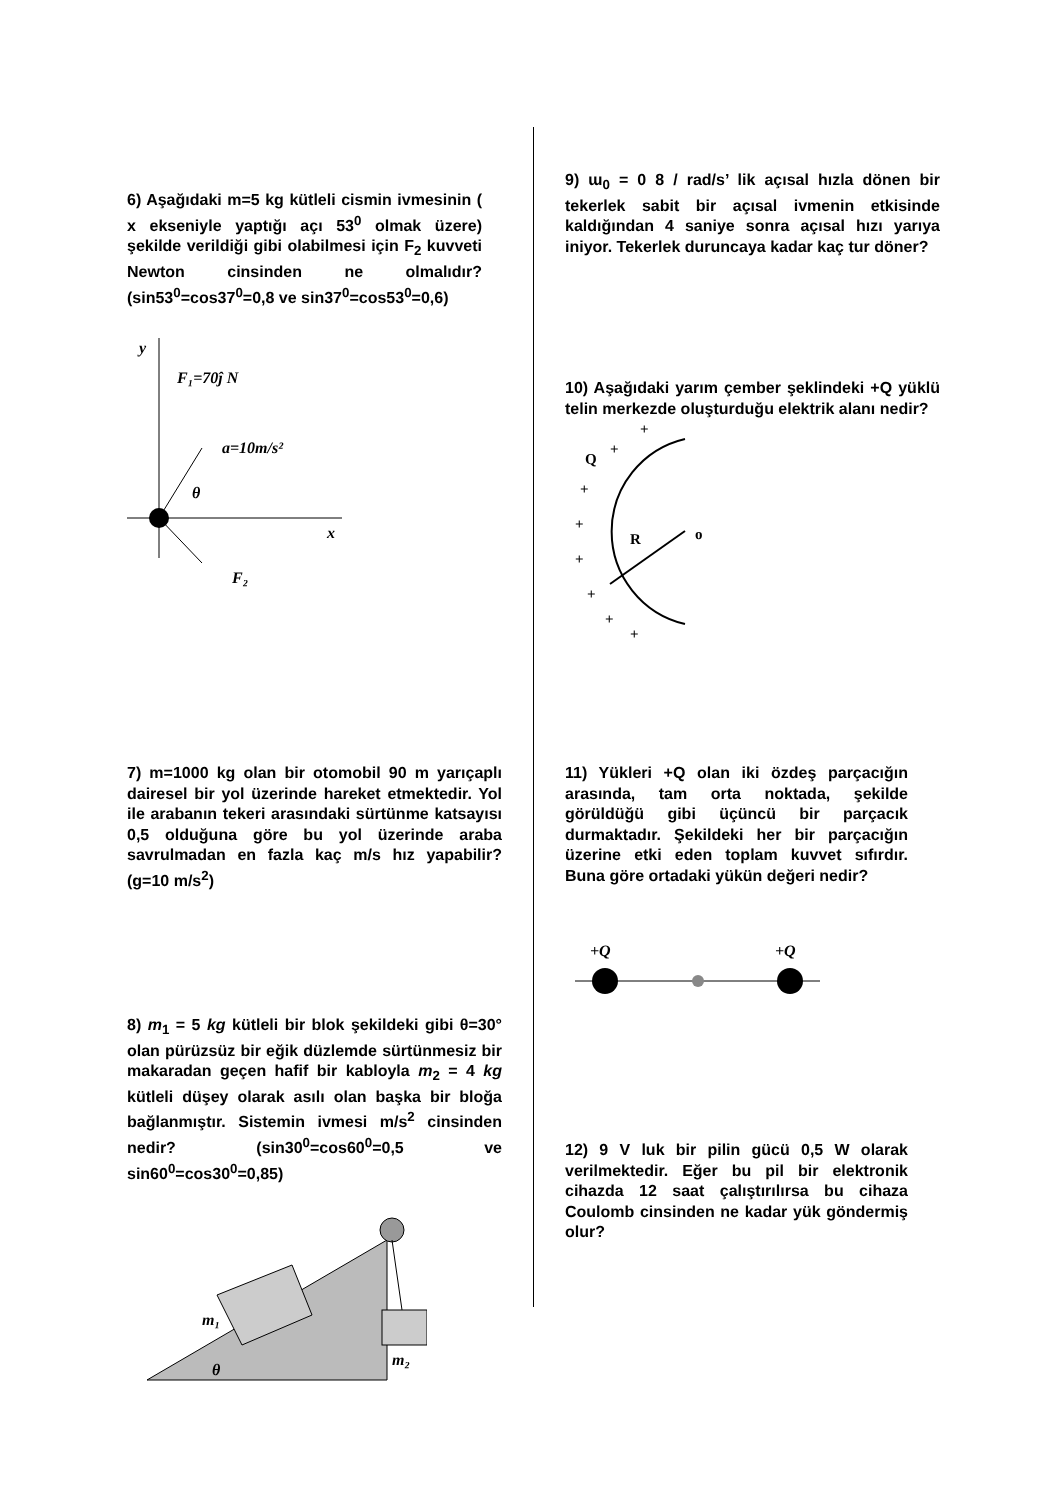6) Aşağıdaki m=5 kg kütleli cismin ivmesinin ( x ekseniyle yaptığı açı 53<sup>0</sup> olmak üzere) şekilde verildiği gibi olabilmesi için F<sub>2</sub> kuvveti Newton cinsinden ne olmalıdır?(sin53<sup>0</sup>=cos37<sup>0</sup>=0,8 ve sin37<sup>0</sup>=cos53<sup>0</sup>=0,6)
y
F₁=70ĵ N
a=10m/s²
θ
x
F₂
7) m=1000 kg olan bir otomobil 90 m yarıçaplı dairesel bir yol üzerinde hareket etmektedir. Yol ile arabanın tekeri arasındaki sürtünme katsayısı 0,5 olduğuna göre bu yol üzerinde araba savrulmadan en fazla kaç m/s hız yapabilir? (g=10 m/s<sup>2</sup>)
8) m<sub>1</sub> = 5 kg kütleli bir blok şekildeki gibi θ=30° olan pürüzsüz bir eğik düzlemde sürtünmesiz bir makaradan geçen hafif bir kabloyla m<sub>2</sub> = 4 kg kütleli düşey olarak asılı olan başka bir bloğa bağlanmıştır. Sistemin ivmesi m/s<sup>2</sup> cinsinden nedir? (sin30<sup>0</sup>=cos60<sup>0</sup>=0,5 ve sin60<sup>0</sup>=cos30<sup>0</sup>=0,85)
m₁
m₂
θ
9) ɯ<sub>0</sub> = 0 8 / rad/s’ lik açısal hızla dönen bir tekerlek sabit bir açısal ivmenin etkisinde kaldığından 4 saniye sonra açısal hızı yarıya iniyor. Tekerlek duruncaya kadar kaç tur döner?
10) Aşağıdaki yarım çember şeklindeki +Q yüklü telin merkezde oluşturduğu elektrik alanı nedir?
Q
R
o
+
+
+
+
+
+
+
+
11) Yükleri +Q olan iki özdeş parçacığın arasında, tam orta noktada, şekilde görüldüğü gibi üçüncü bir parçacık durmaktadır. Şekildeki her bir parçacığın üzerine etki eden toplam kuvvet sıfırdır. Buna göre ortadaki yükün değeri nedir?
+Q
+Q
12) 9 V luk bir pilin gücü 0,5 W olarak verilmektedir. Eğer bu pil bir elektronik cihazda 12 saat çalıştırılırsa bu cihaza Coulomb cinsinden ne kadar yük göndermiş olur?